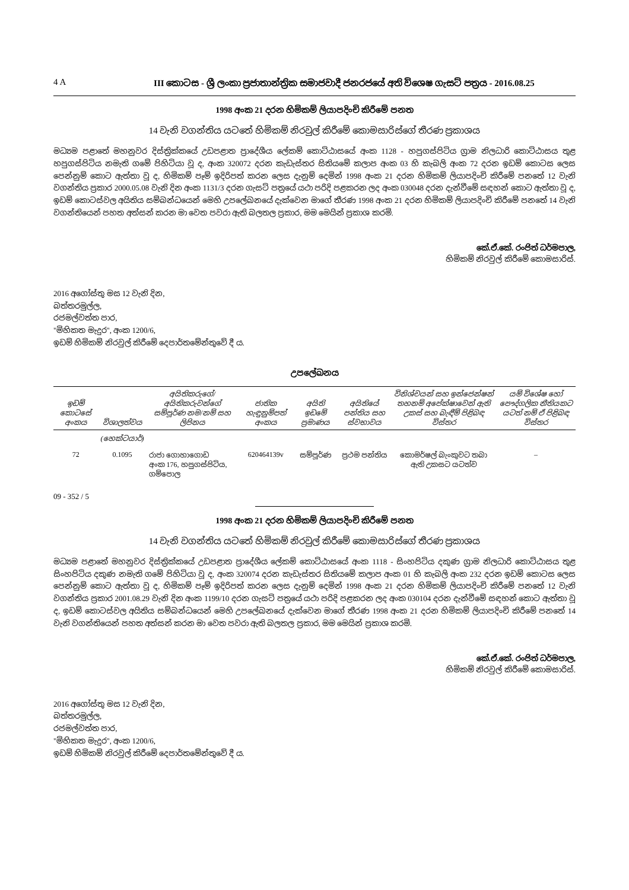4 A III කොටස - ශ්‍රී ලංකා ප්‍රජාතාන්ත්‍රික සමාජවාදී ජනරජයේ අති විශෙෂ ගැසට් පත්‍රය - 2016.08.25
1998 අංක 21 දරන හිමිකම් ලියාපදිංචි කිරීමේ පනත
14 වැනි වගන්තිය යටතේ හිමිකම් නිරවුල් කිරීමේ කොමසාරිස්ගේ තීරණ ප්‍රකාශය
මධ්‍යම පළාතේ මහනුවර දිස්ත්‍රික්කයේ උඩපළාත ප්‍රාදේශීය ලේකම් කොට්ඨාසයේ අංක 1128 - හපුගස්පිටිය ග්‍රාම නිලධාරි කොට්ඨාසය තුළ හපුගස්පිටිය නමැති ගමේ පිහිටියා වූ ද, අංක 320072 දරන කැඩැස්තර සිතියමේ කලාප අංක 03 හි කැබලි අංක 72 දරන ඉඩම් කොටස ලෙස පෙන්නුම් කොට ඇත්තා වූ ද, හිමිකම් පෑම් ඉදිරිපත් කරන ලෙස දැනුම් දෙමින් 1998 අංක 21 දරන හිමිකම් ලියාපදිංචි කිරීමේ පනතේ 12 වැනි වගන්තිය ප්‍රකාර 2000.05.08 වැනි දින අංක 1131/3 දරන ගැසට් පත්‍රයේ යථා පරිදි පළකරන ලද අංක 030048 දරන දැන්වීමේ සඳහන් කොට ඇත්තා වූ ද, ඉඩම් කොටස්වල අයිතිය සම්බන්ධයෙන් මෙහි උපලේඛනයේ දැක්වෙන මාගේ තීරණ 1998 අංක 21 දරන හිමිකම් ලියාපදිංචි කිරීමේ පනතේ 14 වැනි වගන්තියෙන් පහත අත්සන් කරන මා වෙත පවරා ඇති බලතල ප්‍රකාර, මම මෙයින් ප්‍රකාශ කරමි.
කේ.ඒ.කේ. රංජිත් ධර්මපාල,
හිමිකම් නිරවුල් කිරීමේ කොමසාරිස්.
2016 අගෝස්තු මස 12 වැනි දින,
බත්තරමුල්ල,
රජමල්වත්ත පාර,
"මිහිකත මැදුර", අංක 1200/6,
ඉඩම් හිමිකම් නිරවුල් කිරීමේ දෙපාර්තමේන්තුවේ දී ය.
උපලේඛනය
| ඉඩම් කොටසේ අංකය | විශාලත්වය | අයිතිකරුගේ/අයිතිකරුවන්ගේ සම්පූර්ණ නම/නම් සහ ලිපිනය | ජාතික හැඳුනුම්පත් අංකය | අයිති ඉඩමේ ප්‍රමාණය | අයිතියේ පන්තිය සහ ස්වභාවය | විනිශ්චයන් සහ ඉන්ජෙන්ෂන් තහනම් අපේක්ෂාවෙන් ඇති උකස් සහ බැඳීම් පිළිබඳ විස්තර | යම් විශේෂ හෝ පෞද්ගලික නීතියකට යටත් නම් ඒ පිළිබඳ විස්තර |
| --- | --- | --- | --- | --- | --- | --- | --- |
| | (හෙක්ටයාර්) | | | | | | |
| 72 | 0.1095 | රාජා ගොහාගොඩ අංක 176, හපුගස්පිටිය, ගම්පොල | 620464139v | සම්පූර්ණ | ප්‍රථම පන්තිය | කොමර්ෂල් බැංකුවට තබා ඇති උකසට යටත්ව | – |
09 - 352 / 5
1998 අංක 21 දරන හිමිකම් ලියාපදිංචි කිරීමේ පනත
14 වැනි වගන්තිය යටතේ හිමිකම් නිරවුල් කිරීමේ කොමසාරිස්ගේ තීරණ ප්‍රකාශය
මධ්‍යම පළාතේ මහනුවර දිස්ත්‍රික්කයේ උඩපළාත ප්‍රාදේශීය ලේකම් කොට්ඨාසයේ අංක 1118 - සිංහපිටිය දකුණ ග්‍රාම නිලධාරි කොට්ඨාසය තුළ සිංහපිටිය දකුණ නමැති ගමේ පිහිටියා වූ ද, අංක 320074 දරන කැඩැස්තර සිතියමේ කලාප අංක 01 හි කැබලි අංක 232 දරන ඉඩම් කොටස ලෙස පෙන්නුම් කොට ඇත්තා වූ ද, හිමිකම් පෑම් ඉදිරිපත් කරන ලෙස දැනුම් දෙමින් 1998 අංක 21 දරන හිමිකම් ලියාපදිංචි කිරීමේ පනතේ 12 වැනි වගන්තිය ප්‍රකාර 2001.08.29 වැනි දින අංක 1199/10 දරන ගැසට් පත්‍රයේ යථා පරිදි පළකරන ලද අංක 030104 දරන දැන්වීමේ සඳහන් කොට ඇත්තා වූ ද, ඉඩම් කොටස්වල අයිතිය සම්බන්ධයෙන් මෙහි උපලේඛනයේ දැක්වෙන මාගේ තීරණ 1998 අංක 21 දරන හිමිකම් ලියාපදිංචි කිරීමේ පනතේ 14 වැනි වගන්තියෙන් පහත අත්සන් කරන මා වෙත පවරා ඇති බලතල ප්‍රකාර, මම මෙයින් ප්‍රකාශ කරමි.
කේ.ඒ.කේ. රංජිත් ධර්මපාල,
හිමිකම් නිරවුල් කිරීමේ කොමසාරිස්.
2016 අගෝස්තු මස 12 වැනි දින,
බත්තරමුල්ල,
රජමල්වත්ත පාර,
"මිහිකත මැදුර", අංක 1200/6,
ඉඩම් හිමිකම් නිරවුල් කිරීමේ දෙපාර්තමේන්තුවේ දී ය.